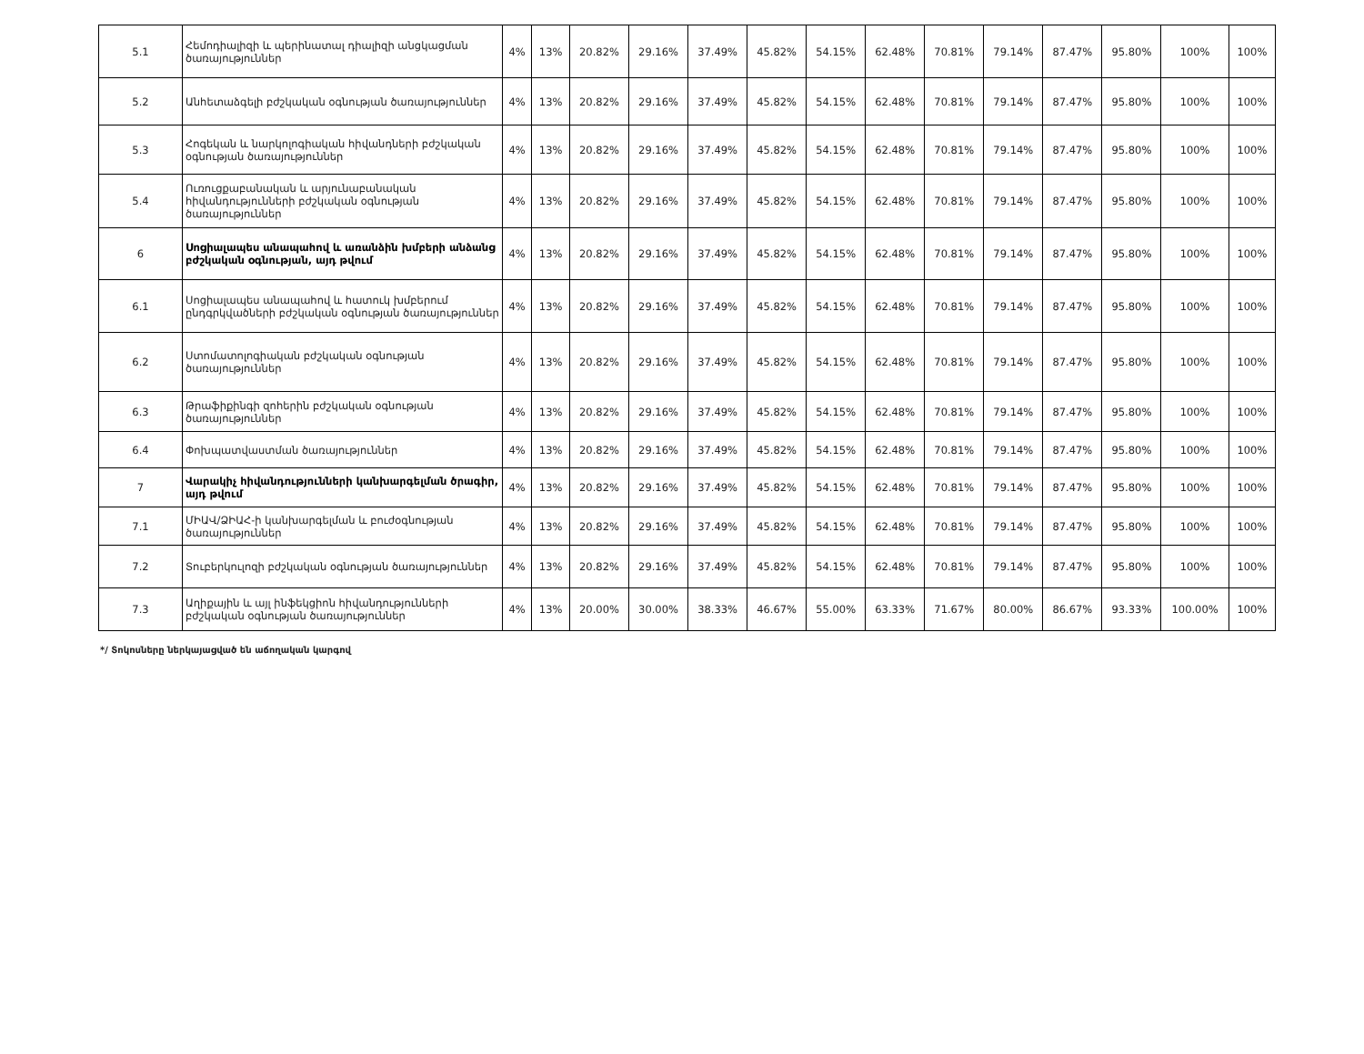| 5.1 | Հեմոդիալիզի և պերինատալ դիալիզի անցկացման ծառայություններ | 4% | 13% | 20.82% | 29.16% | 37.49% | 45.82% | 54.15% | 62.48% | 70.81% | 79.14% | 87.47% | 95.80% | 100% | 100% |
| 5.2 | Անհետաձգելի բժշկական օգնության ծառայություններ | 4% | 13% | 20.82% | 29.16% | 37.49% | 45.82% | 54.15% | 62.48% | 70.81% | 79.14% | 87.47% | 95.80% | 100% | 100% |
| 5.3 | Հոգեկան և նարկոլոգիական հիվանդների բժշկական օգնության ծառայություններ | 4% | 13% | 20.82% | 29.16% | 37.49% | 45.82% | 54.15% | 62.48% | 70.81% | 79.14% | 87.47% | 95.80% | 100% | 100% |
| 5.4 | Ուռուցքաբանական և արյունաբանական հիվանդությունների բժշկական օգնության ծառայություններ | 4% | 13% | 20.82% | 29.16% | 37.49% | 45.82% | 54.15% | 62.48% | 70.81% | 79.14% | 87.47% | 95.80% | 100% | 100% |
| 6 | Սոցիալապես անապահով և առանձին խմբերի անձանց բժշկական օգնության, այդ թվում | 4% | 13% | 20.82% | 29.16% | 37.49% | 45.82% | 54.15% | 62.48% | 70.81% | 79.14% | 87.47% | 95.80% | 100% | 100% |
| 6.1 | Սոցիալապես անապահով և հատուկ խմբերում ընդգրկվածների բժշկական օգնության ծառայություններ | 4% | 13% | 20.82% | 29.16% | 37.49% | 45.82% | 54.15% | 62.48% | 70.81% | 79.14% | 87.47% | 95.80% | 100% | 100% |
| 6.2 | Ստոմատոլոգիական բժշկական օգնության ծառայություններ | 4% | 13% | 20.82% | 29.16% | 37.49% | 45.82% | 54.15% | 62.48% | 70.81% | 79.14% | 87.47% | 95.80% | 100% | 100% |
| 6.3 | Թրաֆիքինգի զոհերին բժշկական օգնության ծառայություններ | 4% | 13% | 20.82% | 29.16% | 37.49% | 45.82% | 54.15% | 62.48% | 70.81% | 79.14% | 87.47% | 95.80% | 100% | 100% |
| 6.4 | Փոխպատվաստման ծառայություններ | 4% | 13% | 20.82% | 29.16% | 37.49% | 45.82% | 54.15% | 62.48% | 70.81% | 79.14% | 87.47% | 95.80% | 100% | 100% |
| 7 | Վարակիչ հիվանդությունների կանխարգելման ծրագիր, այդ թվում | 4% | 13% | 20.82% | 29.16% | 37.49% | 45.82% | 54.15% | 62.48% | 70.81% | 79.14% | 87.47% | 95.80% | 100% | 100% |
| 7.1 | ՄԻԱՎ/ՁԻԱՀ-ի կանխարգելման և բուժօգնության ծառայություններ | 4% | 13% | 20.82% | 29.16% | 37.49% | 45.82% | 54.15% | 62.48% | 70.81% | 79.14% | 87.47% | 95.80% | 100% | 100% |
| 7.2 | Տուբերկուլոզի բժշկական օգնության ծառայություններ | 4% | 13% | 20.82% | 29.16% | 37.49% | 45.82% | 54.15% | 62.48% | 70.81% | 79.14% | 87.47% | 95.80% | 100% | 100% |
| 7.3 | Աղիքային և այլ ինֆեկցիոն հիվանդությունների բժշկական օգնության ծառայություններ | 4% | 13% | 20.00% | 30.00% | 38.33% | 46.67% | 55.00% | 63.33% | 71.67% | 80.00% | 86.67% | 93.33% | 100.00% | 100% |
*/ Տոկոսները ներկայացված են աճողական կարգով